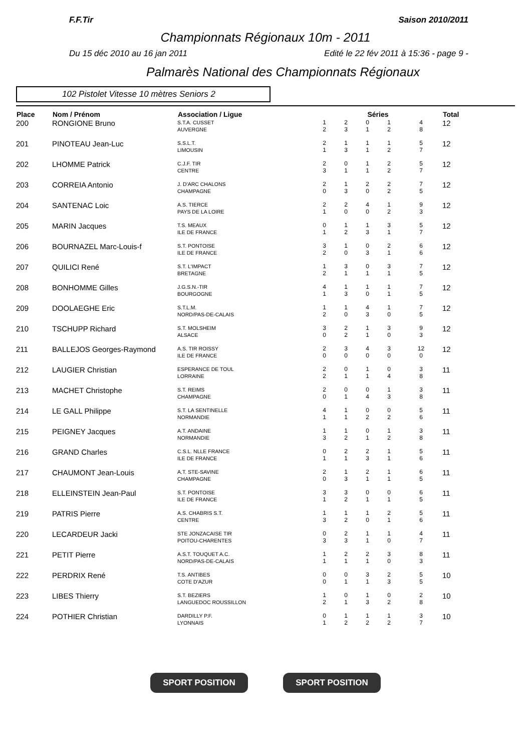F.F.Tir Saison 2010/2011
Championnats Régionaux 10m - 2011
Du 15 déc 2010 au 16 jan 2011 Edité le 22 fév 2011 à 15:36 - page 9 -
Palmarès National des Championnats Régionaux
102 Pistolet Vitesse 10 mètres Seniors 2
| Place | Nom / Prénom | Association / Ligue | Séries | | | | | Total |
| --- | --- | --- | --- | --- | --- | --- | --- | --- |
| 200 | RONGIONE Bruno | S.T.A. CUSSET AUVERGNE | 1 2 | 2 3 | 0 1 | 1 2 | 4 8 | 12 |
| 201 | PINOTEAU Jean-Luc | S.S.L.T. LIMOUSIN | 2 1 | 1 3 | 1 1 | 1 2 | 5 7 | 12 |
| 202 | LHOMME Patrick | C.J.F. TIR CENTRE | 2 3 | 0 1 | 1 1 | 2 2 | 5 7 | 12 |
| 203 | CORREIA Antonio | J. D'ARC CHALONS CHAMPAGNE | 2 0 | 1 3 | 2 0 | 2 2 | 7 5 | 12 |
| 204 | SANTENAC Loic | A.S. TIERCE PAYS DE LA LOIRE | 2 1 | 2 0 | 4 0 | 1 2 | 9 3 | 12 |
| 205 | MARIN Jacques | T.S. MEAUX ILE DE FRANCE | 0 1 | 1 2 | 1 3 | 3 1 | 5 7 | 12 |
| 206 | BOURNAZEL Marc-Louis-f | S.T. PONTOISE ILE DE FRANCE | 3 2 | 1 0 | 0 3 | 2 1 | 6 6 | 12 |
| 207 | QUILICI René | S.T. L'IMPACT BRETAGNE | 1 2 | 3 1 | 0 1 | 3 1 | 7 5 | 12 |
| 208 | BONHOMME Gilles | J.G.S.N.-TIR BOURGOGNE | 4 1 | 1 3 | 1 0 | 1 1 | 7 5 | 12 |
| 209 | DOOLAEGHE Eric | S.T.L.M. NORD/PAS-DE-CALAIS | 1 2 | 1 0 | 4 3 | 1 0 | 7 5 | 12 |
| 210 | TSCHUPP Richard | S.T. MOLSHEIM ALSACE | 3 0 | 2 2 | 1 1 | 3 0 | 9 3 | 12 |
| 211 | BALLEJOS Georges-Raymond | A.S. TIR ROISSY ILE DE FRANCE | 2 0 | 3 0 | 4 0 | 3 0 | 12 0 | 12 |
| 212 | LAUGIER Christian | ESPERANCE DE TOUL LORRAINE | 2 2 | 0 1 | 1 1 | 0 4 | 3 8 | 11 |
| 213 | MACHET Christophe | S.T. REIMS CHAMPAGNE | 2 0 | 0 1 | 0 4 | 1 3 | 3 8 | 11 |
| 214 | LE GALL Philippe | S.T. LA SENTINELLE NORMANDIE | 4 1 | 1 1 | 0 2 | 0 2 | 5 6 | 11 |
| 215 | PEIGNEY Jacques | A.T. ANDAINE NORMANDIE | 1 3 | 1 2 | 0 1 | 1 2 | 3 8 | 11 |
| 216 | GRAND Charles | C.S.L. NLLE FRANCE ILE DE FRANCE | 0 1 | 2 1 | 2 3 | 1 1 | 5 6 | 11 |
| 217 | CHAUMONT Jean-Louis | A.T. STE-SAVINE CHAMPAGNE | 2 0 | 1 3 | 2 1 | 1 1 | 6 5 | 11 |
| 218 | ELLEINSTEIN Jean-Paul | S.T. PONTOISE ILE DE FRANCE | 3 1 | 3 2 | 0 1 | 0 1 | 6 5 | 11 |
| 219 | PATRIS Pierre | A.S. CHABRIS S.T. CENTRE | 1 3 | 1 2 | 1 0 | 2 1 | 5 6 | 11 |
| 220 | LECARDEUR Jacki | STE JONZACAISE TIR POITOU-CHARENTES | 0 3 | 2 3 | 1 1 | 1 0 | 4 7 | 11 |
| 221 | PETIT Pierre | A.S.T. TOUQUET A.C. NORD/PAS-DE-CALAIS | 1 1 | 2 1 | 2 1 | 3 0 | 8 3 | 11 |
| 222 | PERDRIX René | T.S. ANTIBES COTE D'AZUR | 0 0 | 0 1 | 3 1 | 2 3 | 5 5 | 10 |
| 223 | LIBES Thierry | S.T. BEZIERS LANGUEDOC ROUSSILLON | 1 2 | 0 1 | 1 3 | 0 2 | 2 8 | 10 |
| 224 | POTHIER Christian | DARDILLY P.F. LYONNAIS | 0 1 | 1 2 | 1 2 | 1 2 | 3 7 | 10 |
SPORT POSITION SPORT POSITION